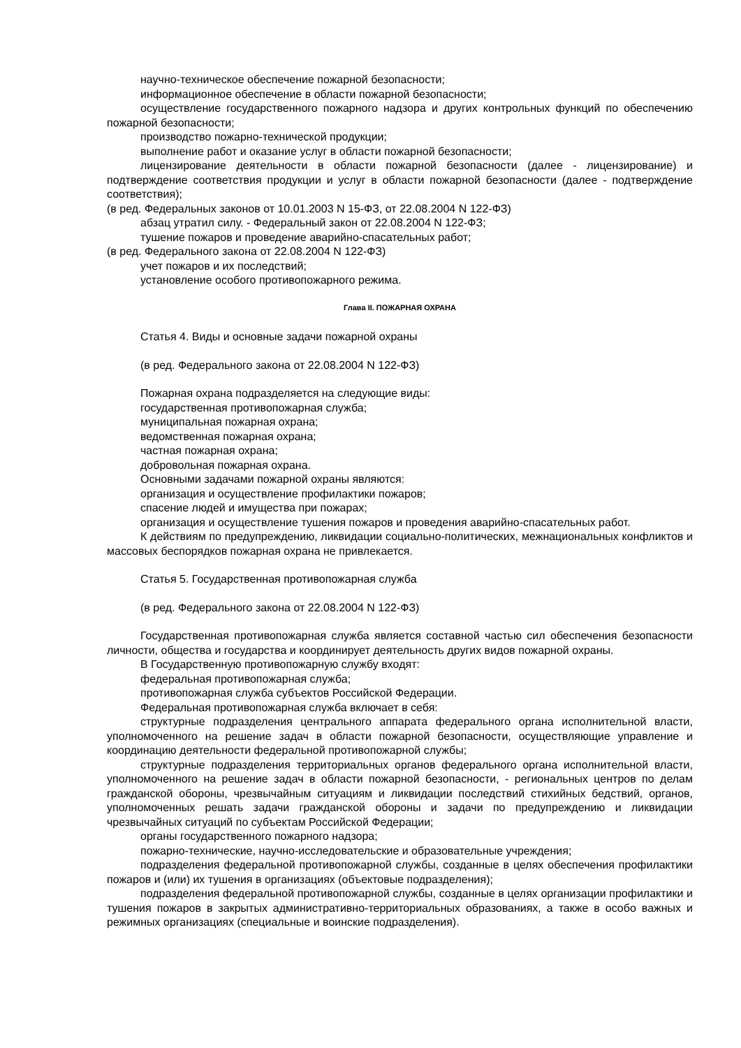научно-техническое обеспечение пожарной безопасности;
информационное обеспечение в области пожарной безопасности;
осуществление государственного пожарного надзора и других контрольных функций по обеспечению пожарной безопасности;
производство пожарно-технической продукции;
выполнение работ и оказание услуг в области пожарной безопасности;
лицензирование деятельности в области пожарной безопасности (далее - лицензирование) и подтверждение соответствия продукции и услуг в области пожарной безопасности (далее - подтверждение соответствия);
(в ред. Федеральных законов от 10.01.2003 N 15-ФЗ, от 22.08.2004 N 122-ФЗ)
абзац утратил силу. - Федеральный закон от 22.08.2004 N 122-ФЗ;
тушение пожаров и проведение аварийно-спасательных работ;
(в ред. Федерального закона от 22.08.2004 N 122-ФЗ)
учет пожаров и их последствий;
установление особого противопожарного режима.
Глава II. ПОЖАРНАЯ ОХРАНА
Статья 4. Виды и основные задачи пожарной охраны
(в ред. Федерального закона от 22.08.2004 N 122-ФЗ)
Пожарная охрана подразделяется на следующие виды:
государственная противопожарная служба;
муниципальная пожарная охрана;
ведомственная пожарная охрана;
частная пожарная охрана;
добровольная пожарная охрана.
Основными задачами пожарной охраны являются:
организация и осуществление профилактики пожаров;
спасение людей и имущества при пожарах;
организация и осуществление тушения пожаров и проведения аварийно-спасательных работ.
К действиям по предупреждению, ликвидации социально-политических, межнациональных конфликтов и массовых беспорядков пожарная охрана не привлекается.
Статья 5. Государственная противопожарная служба
(в ред. Федерального закона от 22.08.2004 N 122-ФЗ)
Государственная противопожарная служба является составной частью сил обеспечения безопасности личности, общества и государства и координирует деятельность других видов пожарной охраны.
В Государственную противопожарную службу входят:
федеральная противопожарная служба;
противопожарная служба субъектов Российской Федерации.
Федеральная противопожарная служба включает в себя:
структурные подразделения центрального аппарата федерального органа исполнительной власти, уполномоченного на решение задач в области пожарной безопасности, осуществляющие управление и координацию деятельности федеральной противопожарной службы;
структурные подразделения территориальных органов федерального органа исполнительной власти, уполномоченного на решение задач в области пожарной безопасности, - региональных центров по делам гражданской обороны, чрезвычайным ситуациям и ликвидации последствий стихийных бедствий, органов, уполномоченных решать задачи гражданской обороны и задачи по предупреждению и ликвидации чрезвычайных ситуаций по субъектам Российской Федерации;
органы государственного пожарного надзора;
пожарно-технические, научно-исследовательские и образовательные учреждения;
подразделения федеральной противопожарной службы, созданные в целях обеспечения профилактики пожаров и (или) их тушения в организациях (объектовые подразделения);
подразделения федеральной противопожарной службы, созданные в целях организации профилактики и тушения пожаров в закрытых административно-территориальных образованиях, а также в особо важных и режимных организациях (специальные и воинские подразделения).